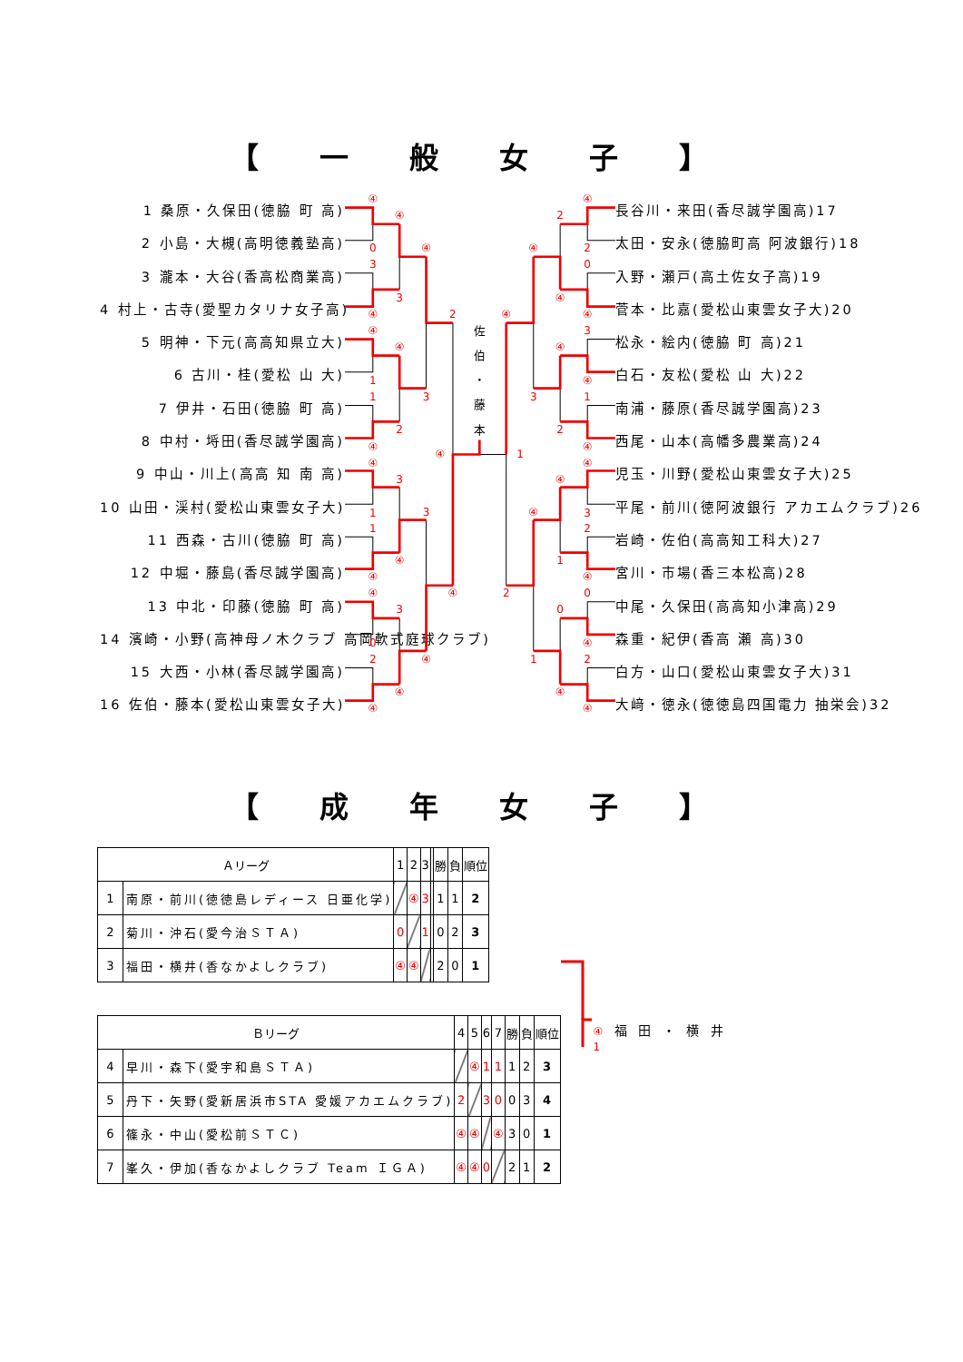【 一 般 女 子 】
1 桑原・久保田(徳脇 町 高)
2 小島・大槻(高明徳義塾高)
3 瀧本・大谷(香高松商業高)
4 村上・古寺(愛聖カタリナ女子高)
5 明神・下元(高高知県立大)
6 古川・桂(愛松 山 大)
7 伊井・石田(徳脇 町 高)
8 中村・埓田(香尽誠学園高)
9 中山・川上(高高 知 南 高)
10 山田・渓村(愛松山東雲女子大)
11 西森・古川(徳脇 町 高)
12 中堀・藤島(香尽誠学園高)
13 中北・印藤(徳脇 町 高)
14 濱崎・小野(高神母ノ木クラブ 高岡軟式庭球クラブ)
15 大西・小林(香尽誠学園高)
16 佐伯・藤本(愛松山東雲女子大)
④
0
3
④
④
1
1
④
④
1
1
④
④
0
2
④
④
3
④
2
3
④
3
④
④
3
3
④
2
④
④
④
2
0
④
3
④
1
④
④
3
2
④
0
④
2
④
2
④
④
2
④
1
0
④
④
3
④
1
④
2
1
佐
伯
・
藤
本
長谷川・来田(香尽誠学園高)17
太田・安永(徳脇町高 阿波銀行)18
入野・瀬戸(高土佐女子高)19
菅本・比嘉(愛松山東雲女子大)20
松永・絵内(徳脇 町 高)21
白石・友松(愛松 山 大)22
南浦・藤原(香尽誠学園高)23
西尾・山本(高幡多農業高)24
児玉・川野(愛松山東雲女子大)25
平尾・前川(徳阿波銀行 アカエムクラブ)26
岩崎・佐伯(高高知工科大)27
宮川・市場(香三本松高)28
中尾・久保田(高高知小津高)29
森重・紀伊(香高 瀬 高)30
白方・山口(愛松山東雲女子大)31
大﨑・徳永(徳徳島四国電力 抽栄会)32
【 成 年 女 子 】
| Ａリーグ | | 1 | 2 | 3 | | 勝 | 負 | 順位 |
| --- | --- | --- | --- | --- | --- | --- | --- | --- |
| 1 | 南原・前川(徳徳島レディース 日亜化学) | | ④ | 3 | | 1 | 1 | 2 |
| 2 | 菊川・沖石(愛今治ＳＴＡ) | 0 | | 1 | | 0 | 2 | 3 |
| 3 | 福田・横井(香なかよしクラブ) | ④ | ④ | | | 2 | 0 | 1 |
| Ｂリーグ | | 4 | 5 | 6 | 7 | 勝 | 負 | 順位 |
| --- | --- | --- | --- | --- | --- | --- | --- | --- |
| 4 | 早川・森下(愛宇和島ＳＴＡ) | | ④ | 1 | 1 | 1 | 2 | 3 |
| 5 | 丹下・矢野(愛新居浜市STA 愛媛アカエムクラブ) | 2 | | 3 | 0 | 0 | 3 | 4 |
| 6 | 篠永・中山(愛松前ＳＴＣ) | ④ | ④ | | ④ | 3 | 0 | 1 |
| 7 | 峯久・伊加(香なかよしクラブ Team ＩＧＡ) | ④ | ④ | 0 | | 2 | 1 | 2 |
④ 福 田 ・ 横 井 1